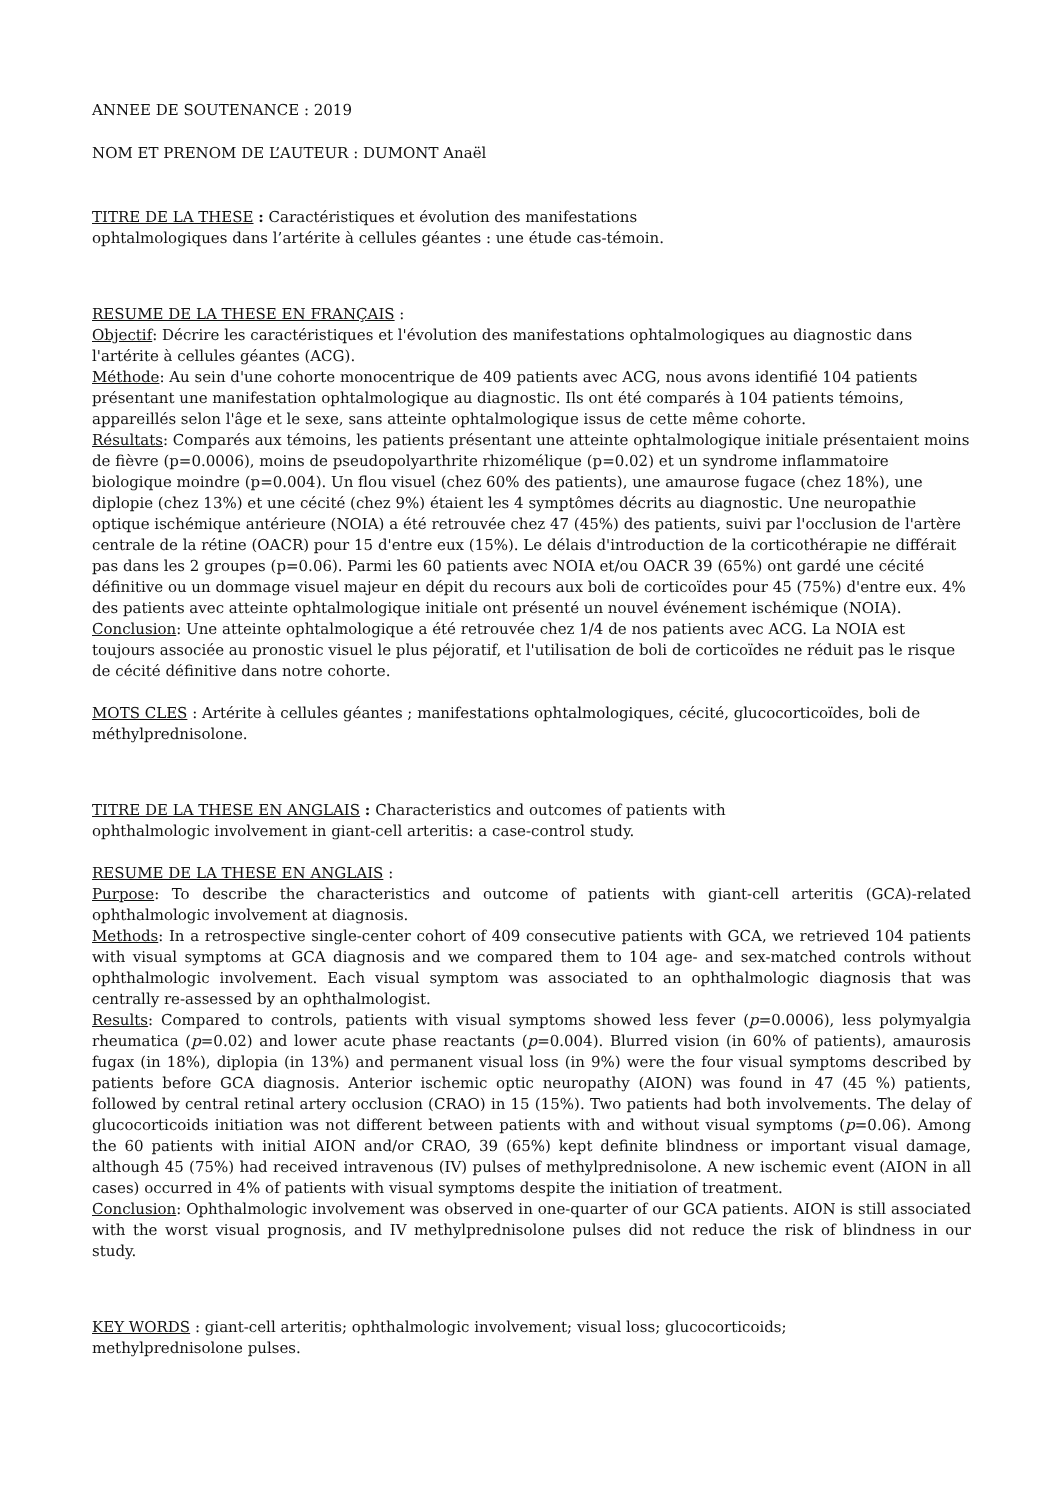ANNEE DE SOUTENANCE : 2019
NOM ET PRENOM DE L’AUTEUR : DUMONT Anaël
TITRE DE LA THESE : Caractéristiques et évolution des manifestations
ophtalmologiques dans l’artérite à cellules géantes : une étude cas-témoin.
RESUME DE LA THESE EN FRANÇAIS :
Objectif: Décrire les caractéristiques et l'évolution des manifestations ophtalmologiques au diagnostic dans l'artérite à cellules géantes (ACG).
Méthode: Au sein d'une cohorte monocentrique de 409 patients avec ACG, nous avons identifié 104 patients présentant une manifestation ophtalmologique au diagnostic. Ils ont été comparés à 104 patients témoins, appareillés selon l'âge et le sexe, sans atteinte ophtalmologique issus de cette même cohorte.
Résultats: Comparés aux témoins, les patients présentant une atteinte ophtalmologique initiale présentaient moins de fièvre (p=0.0006), moins de pseudopolyarthrite rhizomélique (p=0.02) et un syndrome inflammatoire biologique moindre (p=0.004). Un flou visuel (chez 60% des patients), une amaurose fugace (chez 18%), une diplopie (chez 13%) et une cécité (chez 9%) étaient les 4 symptômes décrits au diagnostic. Une neuropathie optique ischémique antérieure (NOIA) a été retrouvée chez 47 (45%) des patients, suivi par l'occlusion de l'artère centrale de la rétine (OACR) pour 15 d'entre eux (15%). Le délais d'introduction de la corticothérapie ne différait pas dans les 2 groupes (p=0.06). Parmi les 60 patients avec NOIA et/ou OACR 39 (65%) ont gardé une cécité définitive ou un dommage visuel majeur en dépit du recours aux boli de corticoïdes pour 45 (75%) d'entre eux. 4% des patients avec atteinte ophtalmologique initiale ont présenté un nouvel événement ischémique (NOIA).
Conclusion: Une atteinte ophtalmologique a été retrouvée chez 1/4 de nos patients avec ACG. La NOIA est toujours associée au pronostic visuel le plus péjoratif, et l'utilisation de boli de corticoïdes ne réduit pas le risque de cécité définitive dans notre cohorte.
MOTS CLES : Artérite à cellules géantes ; manifestations ophtalmologiques, cécité, glucocorticoïdes, boli de méthylprednisolone.
TITRE DE LA THESE EN ANGLAIS : Characteristics and outcomes of patients with
ophthalmologic involvement in giant-cell arteritis: a case-control study.
RESUME DE LA THESE EN ANGLAIS :
Purpose: To describe the characteristics and outcome of patients with giant-cell arteritis (GCA)-related ophthalmologic involvement at diagnosis.
Methods: In a retrospective single-center cohort of 409 consecutive patients with GCA, we retrieved 104 patients with visual symptoms at GCA diagnosis and we compared them to 104 age- and sex-matched controls without ophthalmologic involvement. Each visual symptom was associated to an ophthalmologic diagnosis that was centrally re-assessed by an ophthalmologist.
Results: Compared to controls, patients with visual symptoms showed less fever (p=0.0006), less polymyalgia rheumatica (p=0.02) and lower acute phase reactants (p=0.004). Blurred vision (in 60% of patients), amaurosis fugax (in 18%), diplopia (in 13%) and permanent visual loss (in 9%) were the four visual symptoms described by patients before GCA diagnosis. Anterior ischemic optic neuropathy (AION) was found in 47 (45 %) patients, followed by central retinal artery occlusion (CRAO) in 15 (15%). Two patients had both involvements. The delay of glucocorticoids initiation was not different between patients with and without visual symptoms (p=0.06). Among the 60 patients with initial AION and/or CRAO, 39 (65%) kept definite blindness or important visual damage, although 45 (75%) had received intravenous (IV) pulses of methylprednisolone. A new ischemic event (AION in all cases) occurred in 4% of patients with visual symptoms despite the initiation of treatment.
Conclusion: Ophthalmologic involvement was observed in one-quarter of our GCA patients. AION is still associated with the worst visual prognosis, and IV methylprednisolone pulses did not reduce the risk of blindness in our study.
KEY WORDS : giant-cell arteritis; ophthalmologic involvement; visual loss; glucocorticoids;
methylprednisolone pulses.